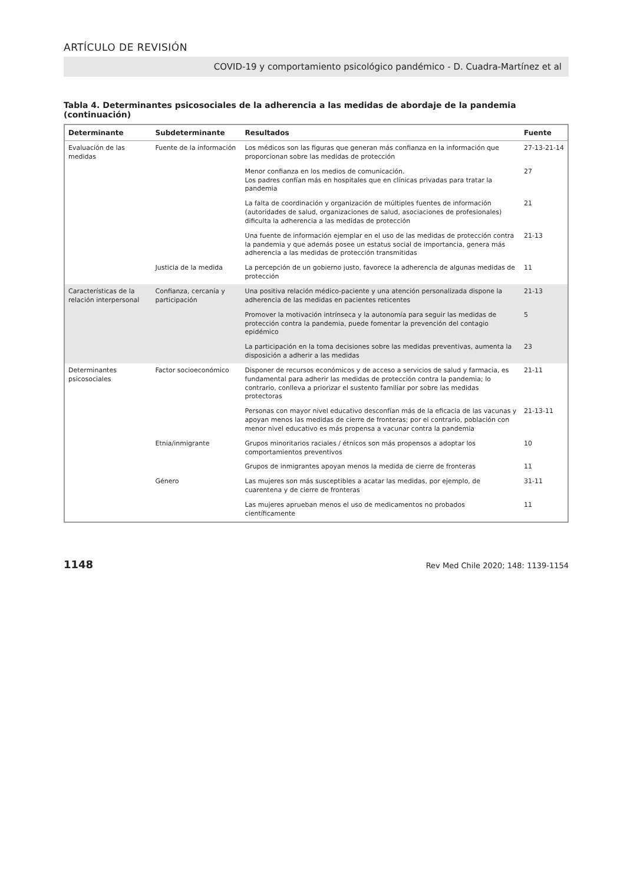ARTÍCULO DE REVISIÓN
COVID-19 y comportamiento psicológico pandémico - D. Cuadra-Martínez et al
Tabla 4. Determinantes psicosociales de la adherencia a las medidas de abordaje de la pandemia (continuación)
| Determinante | Subdeterminante | Resultados | Fuente |
| --- | --- | --- | --- |
| Evaluación de las medidas | Fuente de la información | Los médicos son las figuras que generan más confianza en la información que proporcionan sobre las medidas de protección | 27-13-21-14 |
| | | Menor confianza en los medios de comunicación. Los padres confían más en hospitales que en clínicas privadas para tratar la pandemia | 27 |
| | | La falta de coordinación y organización de múltiples fuentes de información (autoridades de salud, organizaciones de salud, asociaciones de profesionales) dificulta la adherencia a las medidas de protección | 21 |
| | | Una fuente de información ejemplar en el uso de las medidas de protección contra la pandemia y que además posee un estatus social de importancia, genera más adherencia a las medidas de protección transmitidas | 21-13 |
| | Justicia de la medida | La percepción de un gobierno justo, favorece la adherencia de algunas medidas de protección | 11 |
| Características de la relación interpersonal | Confianza, cercanía y participación | Una positiva relación médico-paciente y una atención personalizada dispone la adherencia de las medidas en pacientes reticentes | 21-13 |
| | | Promover la motivación intrínseca y la autonomía para seguir las medidas de protección contra la pandemia, puede fomentar la prevención del contagio epidémico | 5 |
| | | La participación en la toma decisiones sobre las medidas preventivas, aumenta la disposición a adherir a las medidas | 23 |
| Determinantes psicosociales | Factor socioeconómico | Disponer de recursos económicos y de acceso a servicios de salud y farmacia, es fundamental para adherir las medidas de protección contra la pandemia; lo contrario, conlleva a priorizar el sustento familiar por sobre las medidas protectoras | 21-11 |
| | | Personas con mayor nivel educativo desconfían más de la eficacia de las vacunas y apoyan menos las medidas de cierre de fronteras; por el contrario, población con menor nivel educativo es más propensa a vacunar contra la pandemia | 21-13-11 |
| | Etnia/inmigrante | Grupos minoritarios raciales / étnicos son más propensos a adoptar los comportamientos preventivos | 10 |
| | | Grupos de inmigrantes apoyan menos la medida de cierre de fronteras | 11 |
| | Género | Las mujeres son más susceptibles a acatar las medidas, por ejemplo, de cuarentena y de cierre de fronteras | 31-11 |
| | | Las mujeres aprueban menos el uso de medicamentos no probados científicamente | 11 |
1148 Rev Med Chile 2020; 148: 1139-1154